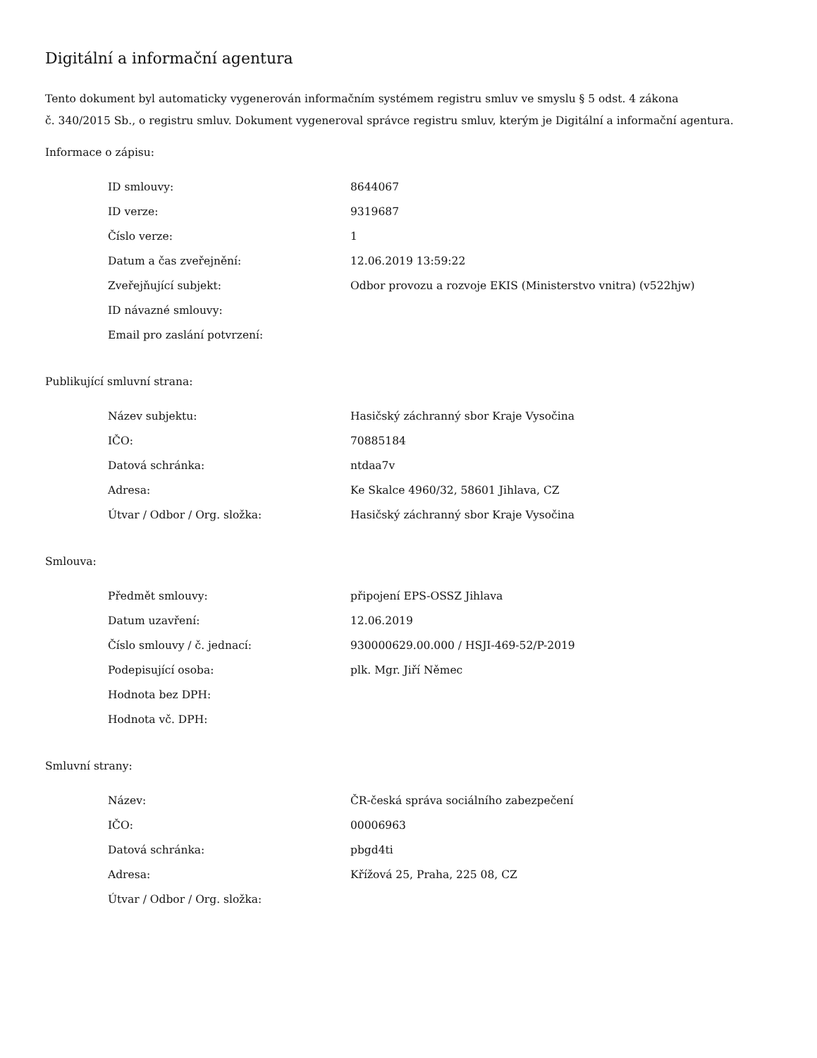Digitální a informační agentura
Tento dokument byl automaticky vygenerován informačním systémem registru smluv ve smyslu § 5 odst. 4 zákona
č. 340/2015 Sb., o registru smluv. Dokument vygeneroval správce registru smluv, kterým je Digitální a informační agentura.
Informace o zápisu:
| ID smlouvy: | 8644067 |
| ID verze: | 9319687 |
| Číslo verze: | 1 |
| Datum a čas zveřejnění: | 12.06.2019 13:59:22 |
| Zveřejňující subjekt: | Odbor provozu a rozvoje EKIS (Ministerstvo vnitra) (v522hjw) |
| ID návazné smlouvy: | |
| Email pro zaslání potvrzení: | |
Publikující smluvní strana:
| Název subjektu: | Hasičský záchranný sbor Kraje Vysočina |
| IČO: | 70885184 |
| Datová schránka: | ntdaa7v |
| Adresa: | Ke Skalce 4960/32, 58601 Jihlava, CZ |
| Útvar / Odbor / Org. složka: | Hasičský záchranný sbor Kraje Vysočina |
Smlouva:
| Předmět smlouvy: | připojení EPS-OSSZ Jihlava |
| Datum uzavření: | 12.06.2019 |
| Číslo smlouvy / č. jednací: | 930000629.00.000 / HSJI-469-52/P-2019 |
| Podepisující osoba: | plk. Mgr. Jiří Němec |
| Hodnota bez DPH: | |
| Hodnota vč. DPH: | |
Smluvní strany:
| Název: | ČR-česká správa sociálního zabezpečení |
| IČO: | 00006963 |
| Datová schránka: | pbgd4ti |
| Adresa: | Křížová 25, Praha, 225 08, CZ |
| Útvar / Odbor / Org. složka: | |